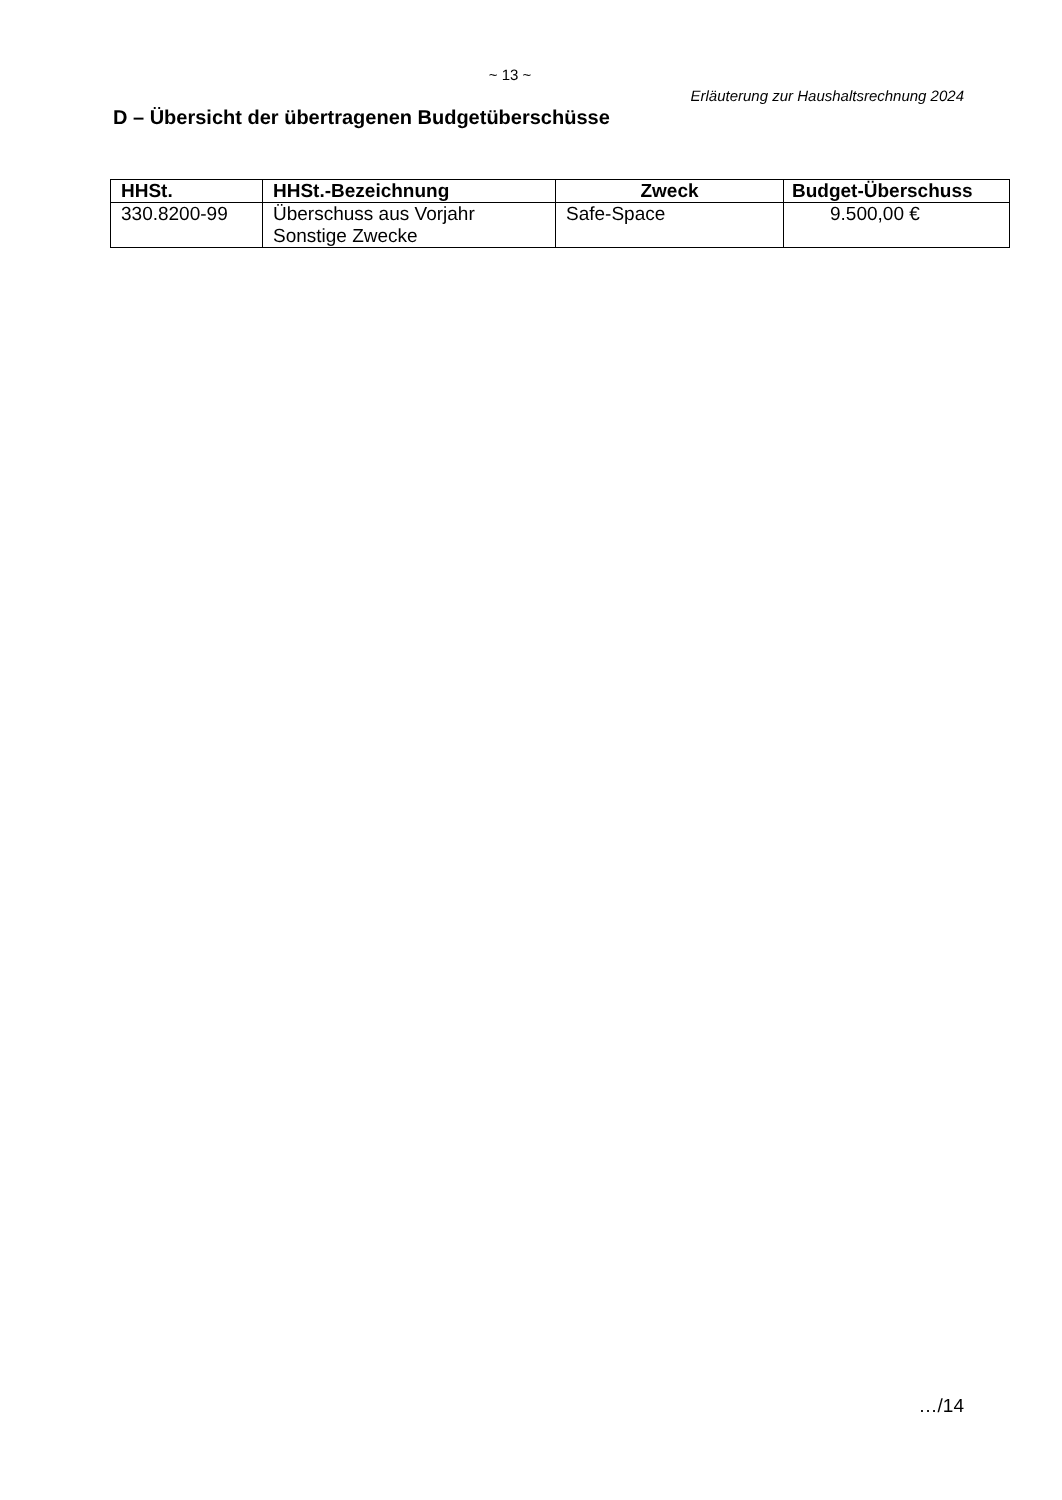~ 13 ~
Erläuterung zur Haushaltsrechnung 2024
D – Übersicht der übertragenen Budgetüberschüsse
| HHSt. | HHSt.-Bezeichnung | Zweck | Budget-Überschuss |
| --- | --- | --- | --- |
| 330.8200-99 | Überschuss aus Vorjahr Sonstige Zwecke | Safe-Space | 9.500,00 € |
…/14